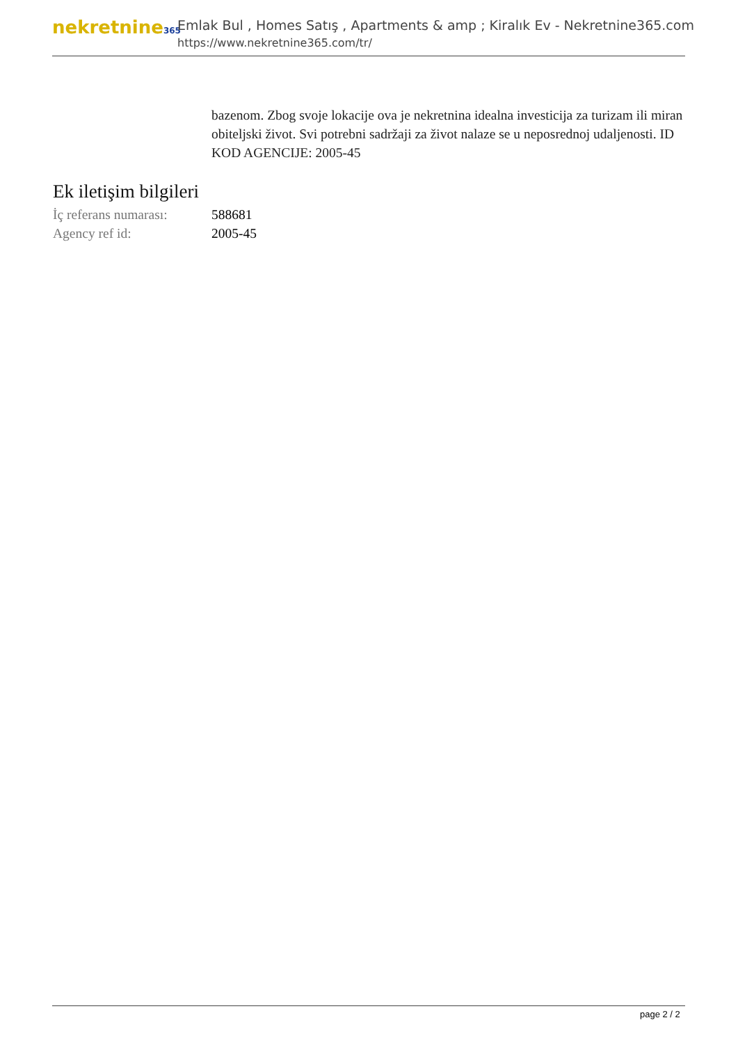nekretnine365
Emlak Bul , Homes Satış , Apartments & amp ; Kiralık Ev - Nekretnine365.com
https://www.nekretnine365.com/tr/
bazenom. Zbog svoje lokacije ova je nekretnina idealna investicija za turizam ili miran obiteljski život. Svi potrebni sadržaji za život nalaze se u neposrednoj udaljenosti. ID KOD AGENCIJE: 2005-45
Ek iletişim bilgileri
| İç referans numarası: | 588681 |
| Agency ref id: | 2005-45 |
page 2 / 2